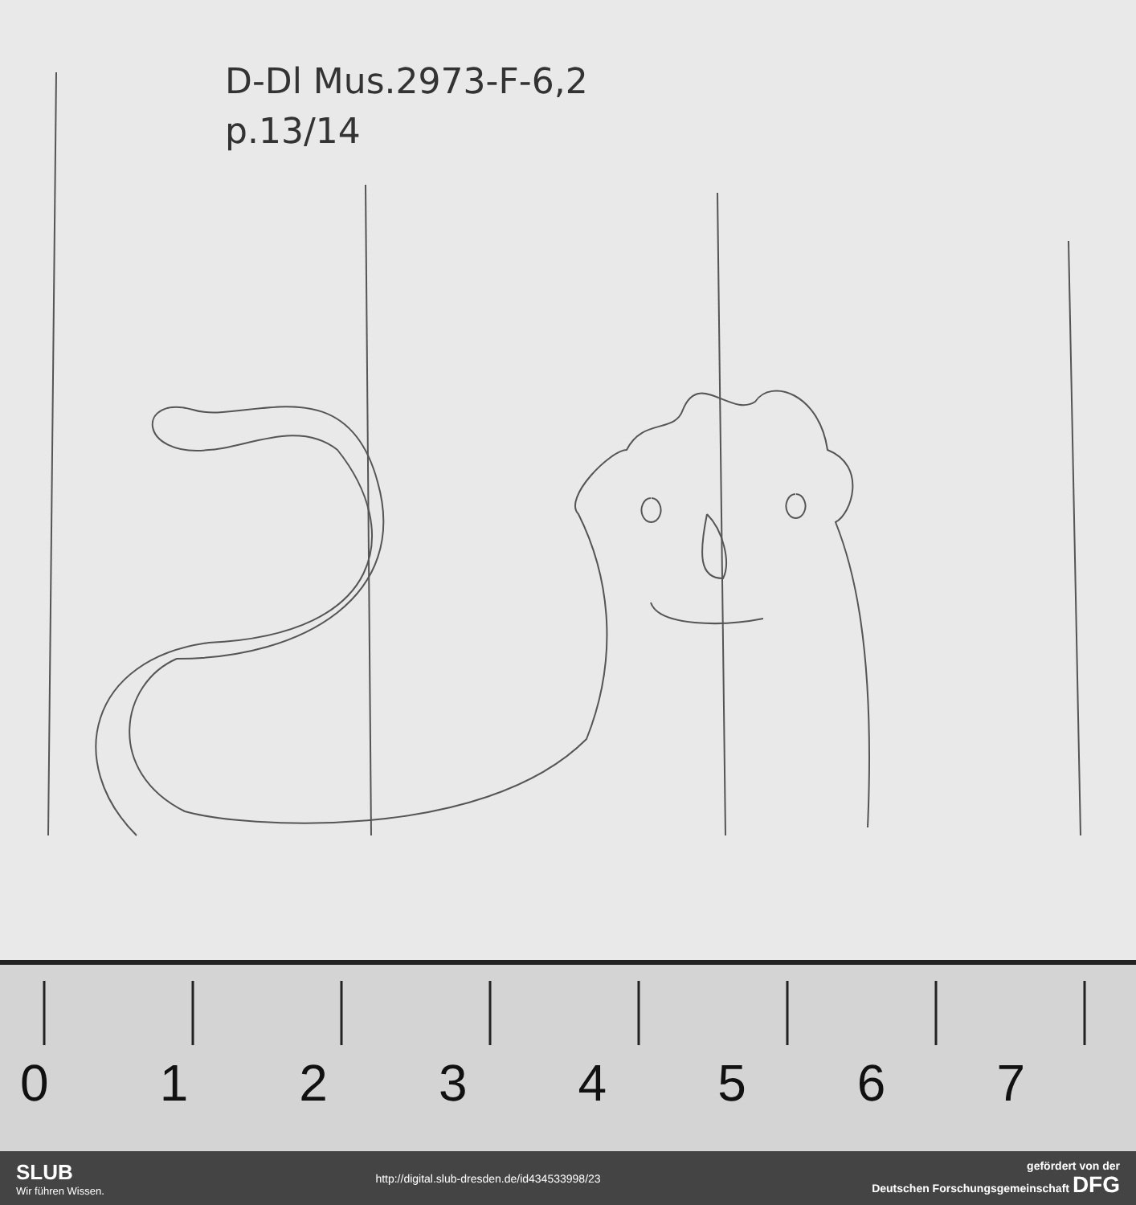D-Dl Mus.2973-F-6,2
p.13/14
01234567
SLUB
Wir führen Wissen.
http://digital.slub-dresden.de/id434533998/23
gefördert von der
Deutschen Forschungsgemeinschaft DFG